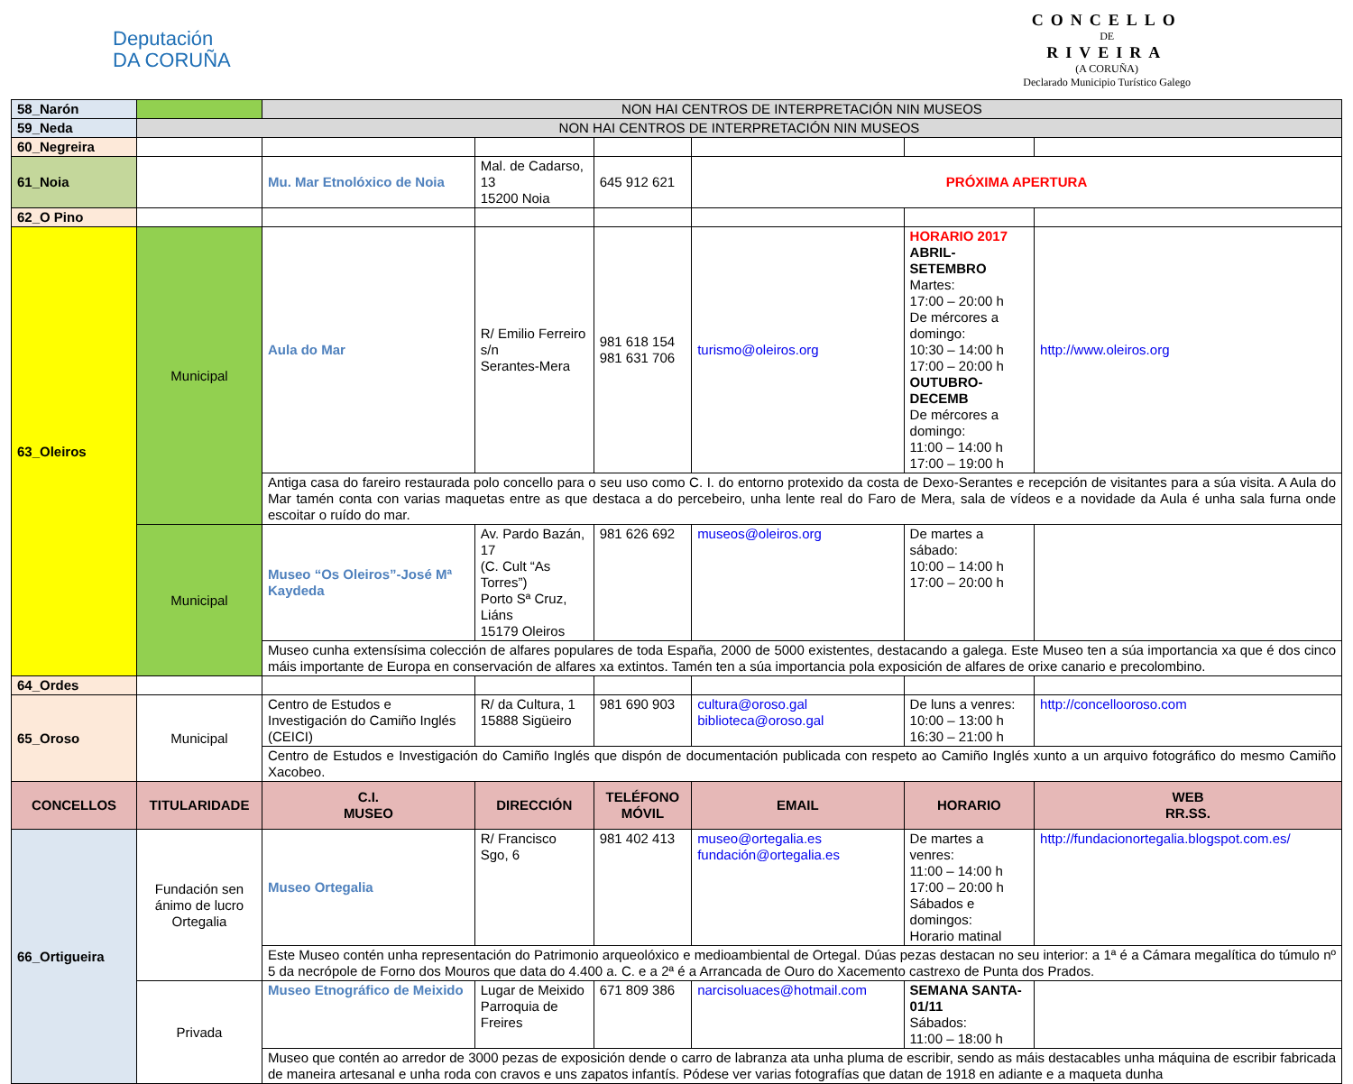Deputación
DA CORUÑA
CONCELLO
DE
RIVEIRA
(A CORUÑA)
Declarado Municipio Turístico Galego
| 58_Narón | | NON HAI CENTROS DE INTERPRETACIÓN NIN MUSEOS | | | | | |
| 59_Neda | NON HAI CENTROS DE INTERPRETACIÓN NIN MUSEOS | | | | | | |
| 60_Negreira | | | | | | | |
| 61_Noia | | Mu. Mar Etnolóxico de Noia | Mal. de Cadarso, 13 15200 Noia | 645 912 621 | PRÓXIMA APERTURA | | |
| 62_O Pino | | | | | | | |
| 63_Oleiros | Municipal | Aula do Mar | R/ Emilio Ferreiro s/n Serantes-Mera | 981 618 154 981 631 706 | turismo@oleiros.org | HORARIO 2017 ABRIL-SETEMBRO Martes: 17:00 – 20:00 h De mércores a domingo: 10:30 – 14:00 h 17:00 – 20:00 h OUTUBRO-DECEMB De mércores a domingo: 11:00 – 14:00 h 17:00 – 19:00 h | http://www.oleiros.org |
| | | Antiga casa do fareiro restaurada polo concello para o seu uso como C. I. do entorno protexido da costa de Dexo-Serantes e recepción de visitantes para a súa visita. A Aula do Mar tamén conta con varias maquetas entre as que destaca a do percebeiro, unha lente real do Faro de Mera, sala de vídeos e a novidade da Aula é unha sala furna onde escoitar o ruído do mar. | | | | | |
| | Municipal | Museo “Os Oleiros”-José Mª Kaydeda | Av. Pardo Bazán, 17 (C. Cult “As Torres”) Porto Sª Cruz, Liáns 15179 Oleiros | 981 626 692 | museos@oleiros.org | De martes a sábado: 10:00 – 14:00 h 17:00 – 20:00 h | |
| | | Museo cunha extensísima colección de alfares populares de toda España, 2000 de 5000 existentes, destacando a galega. Este Museo ten a súa importancia xa que é dos cinco máis importante de Europa en conservación de alfares xa extintos. Tamén ten a súa importancia pola exposición de alfares de orixe canario e precolombino. | | | | | |
| 64_Ordes | | | | | | | |
| 65_Oroso | Municipal | Centro de Estudos e Investigación do Camiño Inglés (CEICI) | R/ da Cultura, 1 15888 Sigüeiro | 981 690 903 | cultura@oroso.gal biblioteca@oroso.gal | De luns a venres: 10:00 – 13:00 h 16:30 – 21:00 h | http://concellooroso.com |
| | | Centro de Estudos e Investigación do Camiño Inglés que dispón de documentación publicada con respeto ao Camiño Inglés xunto a un arquivo fotográfico do mesmo Camiño Xacobeo. | | | | | |
| CONCELLOS | TITULARIDADE | C.I. MUSEO | DIRECCIÓN | TELÉFONO MÓVIL | EMAIL | HORARIO | WEB RR.SS. |
| 66_Ortigueira | Fundación sen ánimo de lucro Ortegalia | Museo Ortegalia | R/ Francisco Sgo, 6 | 981 402 413 | museo@ortegalia.es fundación@ortegalia.es | De martes a venres: 11:00 – 14:00 h 17:00 – 20:00 h Sábados e domingos: Horario matinal | http://fundacionortegalia.blogspot.com.es/ |
| | | Este Museo contén unha representación do Patrimonio arqueolóxico e medioambiental de Ortegal. Dúas pezas destacan no seu interior: a 1ª é a Cámara megalítica do túmulo nº 5 da necrópole de Forno dos Mouros que data do 4.400 a. C. e a 2ª é a Arrancada de Ouro do Xacemento castrexo de Punta dos Prados. | | | | | |
| | Privada | Museo Etnográfico de Meixido | Lugar de Meixido Parroquia de Freires | 671 809 386 | narcisoluaces@hotmail.com | SEMANA SANTA-01/11 Sábados: 11:00 – 18:00 h | |
| | | Museo que contén ao arredor de 3000 pezas de exposición dende o carro de labranza ata unha pluma de escribir, sendo as máis destacables unha máquina de escribir fabricada de maneira artesanal e unha roda con cravos e uns zapatos infantís. Pódese ver varias fotografías que datan de 1918 en adiante e a maqueta dunha | | | | | |